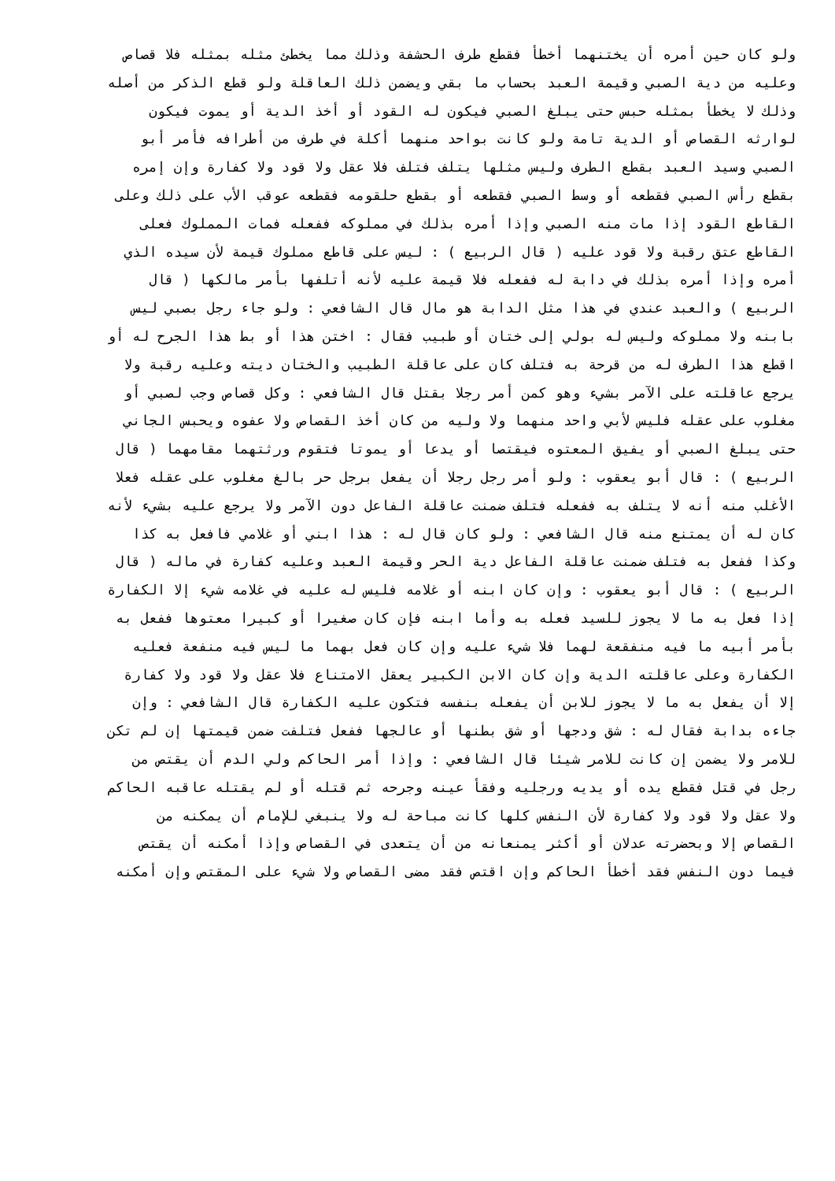ولو كان حين أمره أن يختنهما أخطأ فقطع طرف الحشفة وذلك مما يخطئ مثله بمثله فلا قصاص
وعليه من دية الصبي وقيمة العبد بحساب ما بقي ويضمن ذلك العاقلة ولو قطع الذكر من أصله
وذلك لا يخطأ بمثله حبس حتى يبلغ الصبي فيكون له القود أو أخذ الدية أو يموت فيكون
لوارثه القصاص أو الدية تامة ولو كانت بواحد منهما أكلة في طرف من أطرافه فأمر أبو
الصبي وسيد العبد بقطع الطرف وليس مثلها يتلف فتلف فلا عقل ولا قود ولا كفارة وإن إمره
بقطع رأس الصبي فقطعه أو وسط الصبي فقطعه أو بقطع حلقومه فقطعه عوقب الأب على ذلك وعلى
القاطع القود إذا مات منه الصبي وإذا أمره بذلك في مملوكه ففعله فمات المملوك فعلى
القاطع عتق رقبة ولا قود عليه ( قال الربيع ) : ليس على قاطع مملوك قيمة لأن سيده الذي
أمره وإذا أمره بذلك في دابة له ففعله فلا قيمة عليه لأنه أتلفها بأمر مالكها ( قال
الربيع ) والعبد عندي في هذا مثل الدابة هو مال قال الشافعي : ولو جاء رجل بصبي ليس
بابنه ولا مملوكه وليس له بولي إلى ختان أو طبيب فقال : اختن هذا أو بط هذا الجرح له أو
اقطع هذا الطرف له من قرحة به فتلف كان على عاقلة الطبيب والختان ديته وعليه رقبة ولا
يرجع عاقلته على الآمر بشيء وهو كمن أمر رجلا بقتل قال الشافعي : وكل قصاص وجب لصبي أو
مغلوب على عقله فليس لأبي واحد منهما ولا وليه من كان أخذ القصاص ولا عفوه ويحبس الجاني
حتى يبلغ الصبي أو يفيق المعتوه فيقتصا أو يدعا أو يموتا فتقوم ورثتهما مقامهما ( قال
الربيع ) : قال أبو يعقوب : ولو أمر رجل رجلا أن يفعل برجل حر بالغ مغلوب على عقله فعلا
الأغلب منه أنه لا يتلف به ففعله فتلف ضمنت عاقلة الفاعل دون الآمر ولا يرجع عليه بشيء لأنه
كان له أن يمتنع منه قال الشافعي : ولو كان قال له : هذا ابني أو غلامي فافعل به كذا
وكذا ففعل به فتلف ضمنت عاقلة الفاعل دية الحر وقيمة العبد وعليه كفارة في ماله ( قال
الربيع ) : قال أبو يعقوب : وإن كان ابنه أو غلامه فليس له عليه في غلامه شيء إلا الكفارة
إذا فعل به ما لا يجوز للسيد فعله به وأما ابنه فإن كان صغيرا أو كبيرا معتوها ففعل به
بأمر أبيه ما فيه منفقعة لهما فلا شيء عليه وإن كان فعل بهما ما ليس فيه منفعة فعليه
الكفارة وعلى عاقلته الدية وإن كان الابن الكبير يعقل الامتناع فلا عقل ولا قود ولا كفارة
إلا أن يفعل به ما لا يجوز للابن أن يفعله بنفسه فتكون عليه الكفارة قال الشافعي : وإن
جاءه بدابة فقال له : شق ودجها أو شق بطنها أو عالجها ففعل فتلفت ضمن قيمتها إن لم تكن
للامر ولا يضمن إن كانت للامر شيئا قال الشافعي : وإذا أمر الحاكم ولي الدم أن يقتص من
رجل في قتل فقطع يده أو يديه ورجليه وفقأ عينه وجرحه ثم قتله أو لم يقتله عاقبه الحاكم
ولا عقل ولا قود ولا كفارة لأن النفس كلها كانت مباحة له ولا ينبغي للإمام أن يمكنه من
القصاص إلا وبحضرته عدلان أو أكثر يمنعانه من أن يتعدى في القصاص وإذا أمكنه أن يقتص
فيما دون النفس فقد أخطأ الحاكم وإن اقتص فقد مضى القصاص ولا شيء على المقتص وإن أمكنه